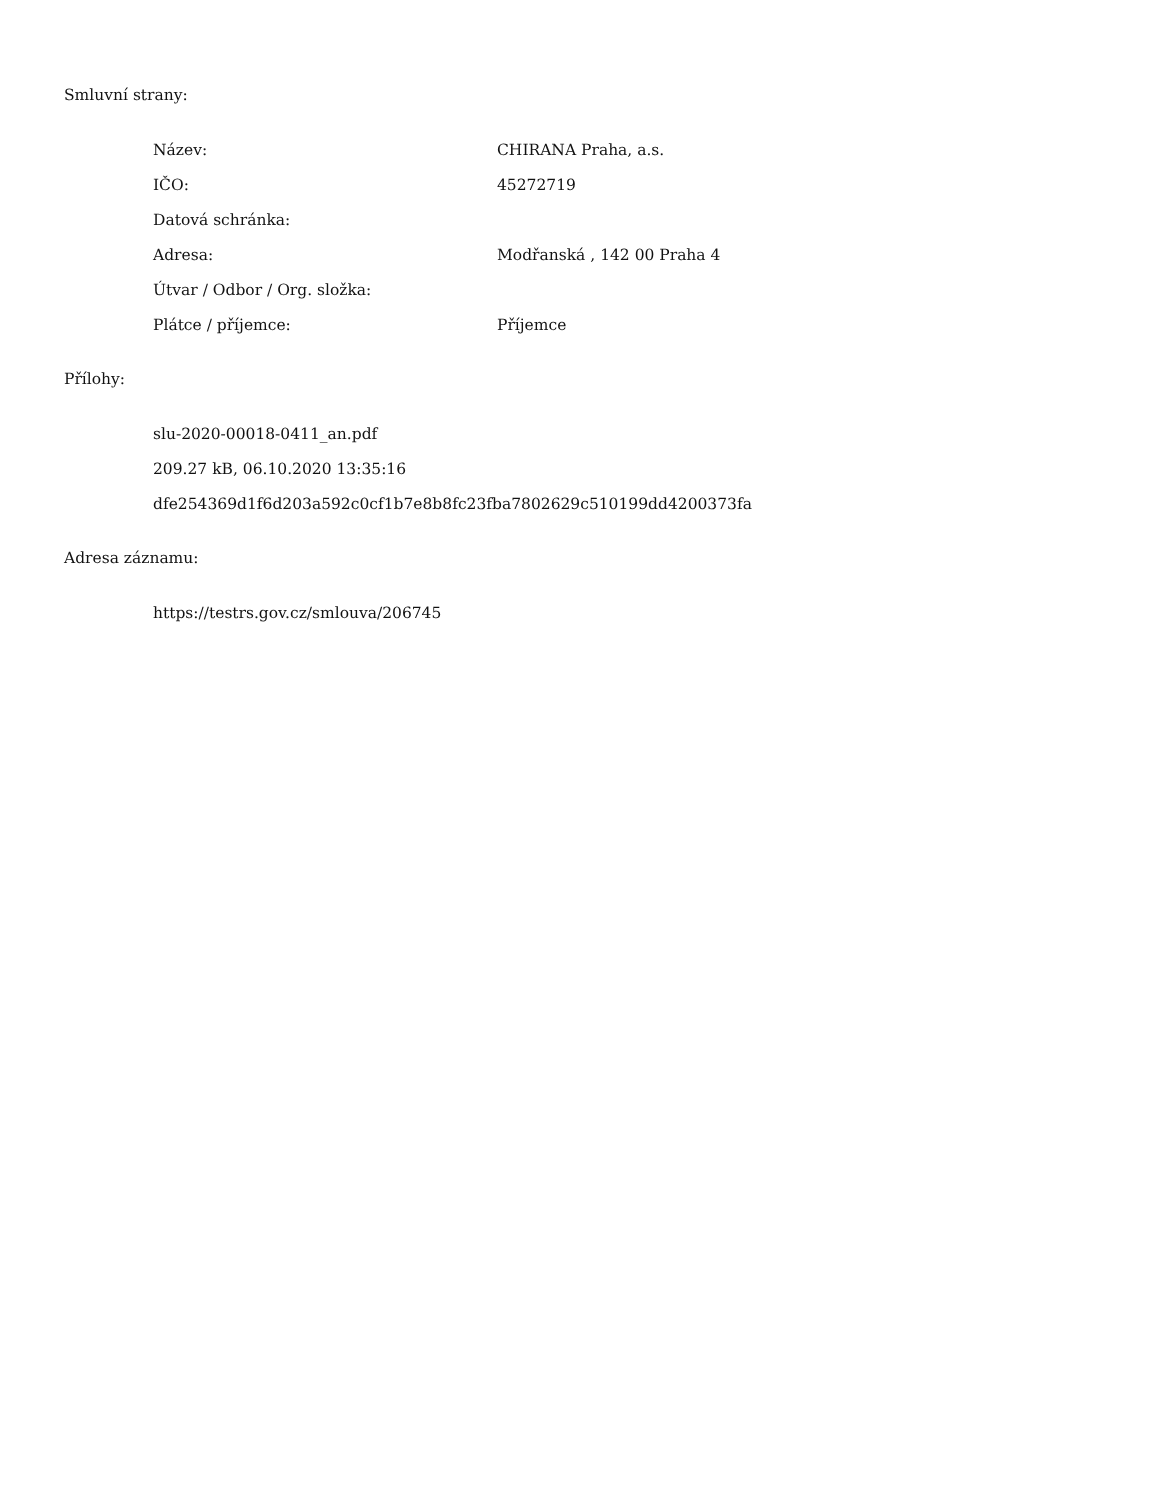Smluvní strany:
| Název: | CHIRANA Praha, a.s. |
| IČO: | 45272719 |
| Datová schránka: | |
| Adresa: | Modřanská , 142 00 Praha 4 |
| Útvar / Odbor / Org. složka: | |
| Plátce / příjemce: | Příjemce |
Přílohy:
| slu-2020-00018-0411_an.pdf |
| 209.27 kB, 06.10.2020 13:35:16 |
| dfe254369d1f6d203a592c0cf1b7e8b8fc23fba7802629c510199dd4200373fa |
Adresa záznamu:
| https://testrs.gov.cz/smlouva/206745 |